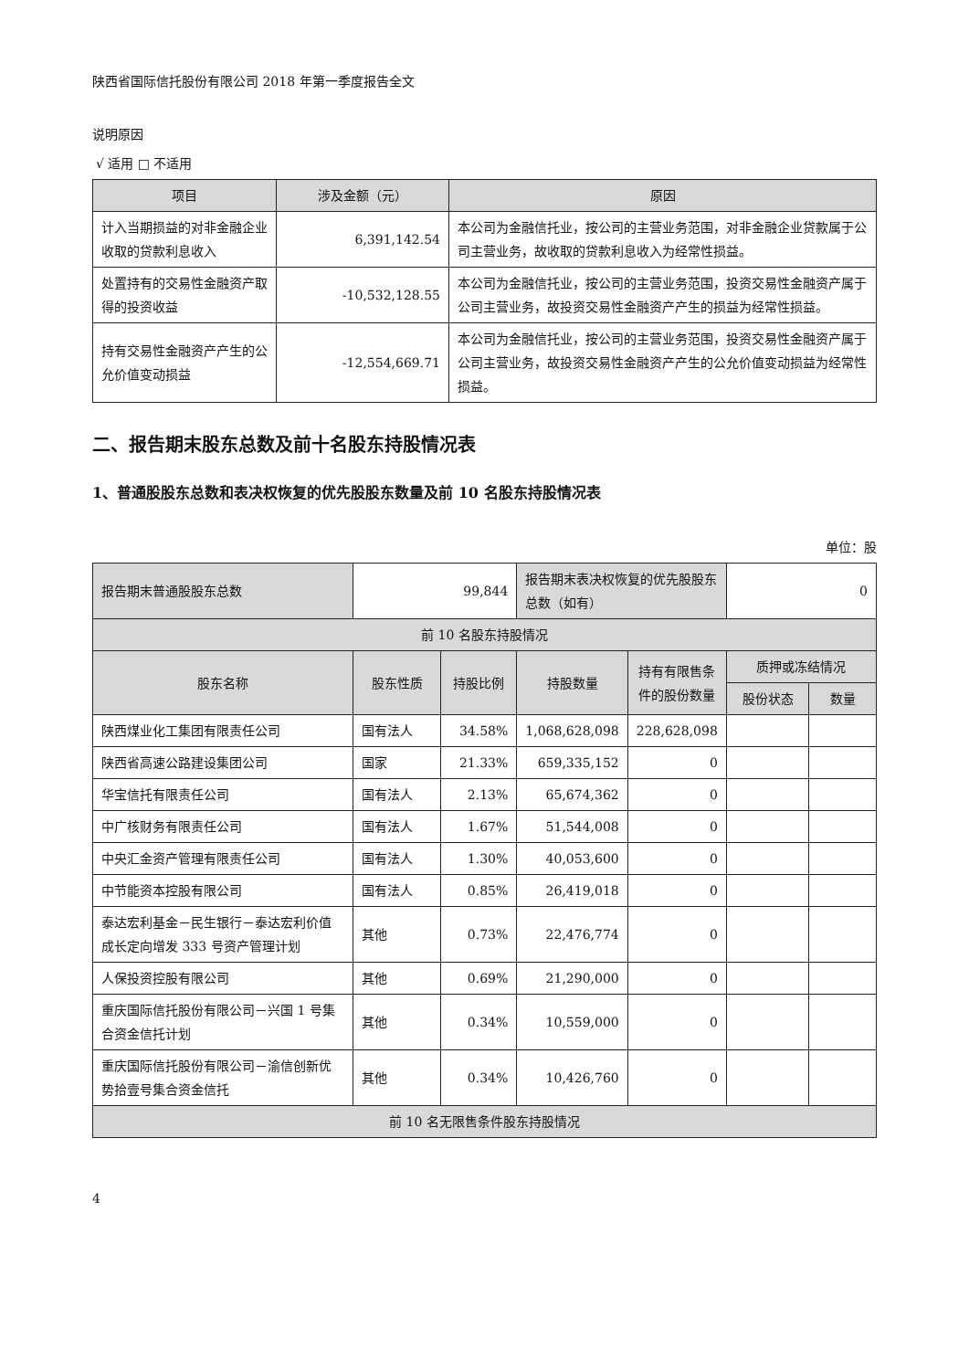陕西省国际信托股份有限公司 2018 年第一季度报告全文
说明原因
√ 适用 □ 不适用
| 项目 | 涉及金额（元） | 原因 |
| --- | --- | --- |
| 计入当期损益的对非金融企业收取的贷款利息收入 | 6,391,142.54 | 本公司为金融信托业，按公司的主营业务范围，对非金融企业贷款属于公司主营业务，故收取的贷款利息收入为经常性损益。 |
| 处置持有的交易性金融资产取得的投资收益 | -10,532,128.55 | 本公司为金融信托业，按公司的主营业务范围，投资交易性金融资产属于公司主营业务，故投资交易性金融资产产生的损益为经常性损益。 |
| 持有交易性金融资产产生的公允价值变动损益 | -12,554,669.71 | 本公司为金融信托业，按公司的主营业务范围，投资交易性金融资产属于公司主营业务，故投资交易性金融资产产生的公允价值变动损益为经常性损益。 |
二、报告期末股东总数及前十名股东持股情况表
1、普通股股东总数和表决权恢复的优先股股东数量及前 10 名股东持股情况表
单位：股
| 报告期末普通股股东总数 | 99,844 | | 报告期末表决权恢复的优先股股东总数（如有） | | 0 | |
| 前 10 名股东持股情况 | | | | | | |
| 股东名称 | 股东性质 | 持股比例 | 持股数量 | 持有有限售条件的股份数量 | 质押或冻结情况 | |
| | | | | | 股份状态 | 数量 |
| 陕西煤业化工集团有限责任公司 | 国有法人 | 34.58% | 1,068,628,098 | 228,628,098 | | |
| 陕西省高速公路建设集团公司 | 国家 | 21.33% | 659,335,152 | 0 | | |
| 华宝信托有限责任公司 | 国有法人 | 2.13% | 65,674,362 | 0 | | |
| 中广核财务有限责任公司 | 国有法人 | 1.67% | 51,544,008 | 0 | | |
| 中央汇金资产管理有限责任公司 | 国有法人 | 1.30% | 40,053,600 | 0 | | |
| 中节能资本控股有限公司 | 国有法人 | 0.85% | 26,419,018 | 0 | | |
| 泰达宏利基金－民生银行－泰达宏利价值成长定向增发 333 号资产管理计划 | 其他 | 0.73% | 22,476,774 | 0 | | |
| 人保投资控股有限公司 | 其他 | 0.69% | 21,290,000 | 0 | | |
| 重庆国际信托股份有限公司－兴国 1 号集合资金信托计划 | 其他 | 0.34% | 10,559,000 | 0 | | |
| 重庆国际信托股份有限公司－渝信创新优势拾壹号集合资金信托 | 其他 | 0.34% | 10,426,760 | 0 | | |
| 前 10 名无限售条件股东持股情况 | | | | | | |
4